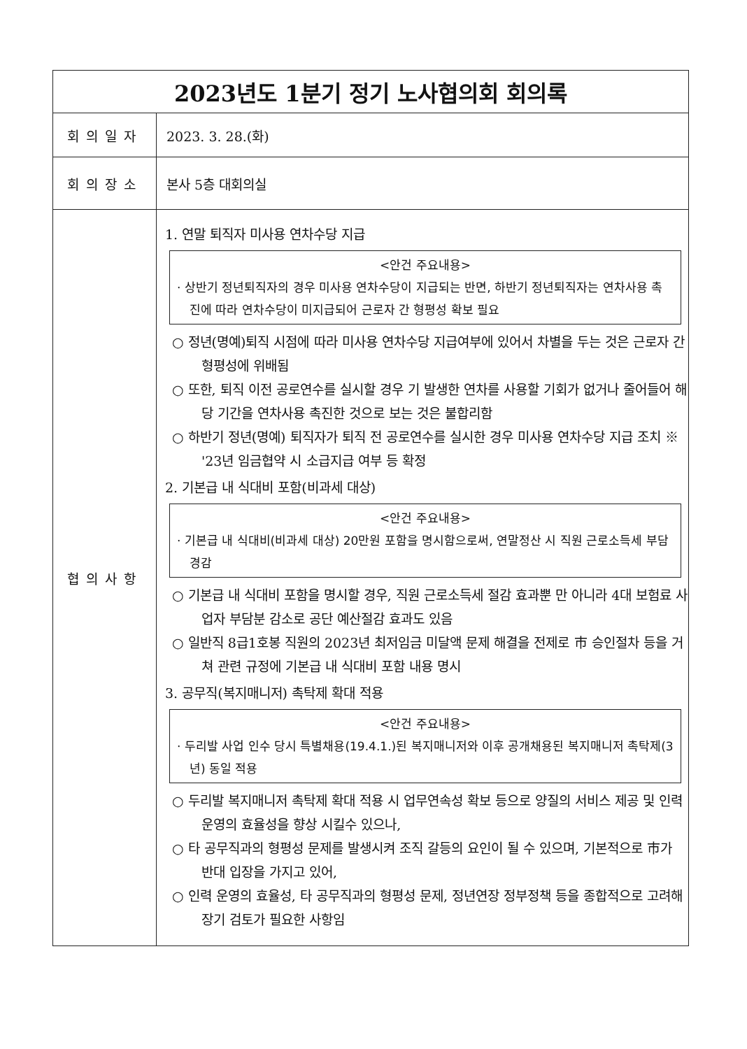| 2023년도 1분기 정기 노사협의회 회의록 | |
| 회의일자 | 2023. 3. 28.(화) |
| 회의장소 | 본사 5층 대회의실 |
| 협의사항 | 1. 연말 퇴직자 미사용 연차수당 지급 <안건 주요내용> · 상반기 정년퇴직자의 경우 미사용 연차수당이 지급되는 반면, 하반기 정년퇴직자는 연차사용 촉진에 따라 연차수당이 미지급되어 근로자 간 형평성 확보 필요 ○ 정년(명예)퇴직 시점에 따라 미사용 연차수당 지급여부에 있어서 차별을 두는 것은 근로자 간 형평성에 위배됨 ○ 또한, 퇴직 이전 공로연수를 실시할 경우 기 발생한 연차를 사용할 기회가 없거나 줄어들어 해당 기간을 연차사용 촉진한 것으로 보는 것은 불합리함 ○ 하반기 정년(명예) 퇴직자가 퇴직 전 공로연수를 실시한 경우 미사용 연차수당 지급 조치 ※ '23년 임금협약 시 소급지급 여부 등 확정 2. 기본급 내 식대비 포함(비과세 대상) <안건 주요내용> · 기본급 내 식대비(비과세 대상) 20만원 포함을 명시함으로써, 연말정산 시 직원 근로소득세 부담 경감 ○ 기본급 내 식대비 포함을 명시할 경우, 직원 근로소득세 절감 효과뿐 만 아니라 4대 보험료 사업자 부담분 감소로 공단 예산절감 효과도 있음 ○ 일반직 8급1호봉 직원의 2023년 최저임금 미달액 문제 해결을 전제로 市 승인절차 등을 거쳐 관련 규정에 기본급 내 식대비 포함 내용 명시 3. 공무직(복지매니저) 촉탁제 확대 적용 <안건 주요내용> · 두리발 사업 인수 당시 특별채용(19.4.1.)된 복지매니저와 이후 공개채용된 복지매니저 촉탁제(3년) 동일 적용 ○ 두리발 복지매니저 촉탁제 확대 적용 시 업무연속성 확보 등으로 양질의 서비스 제공 및 인력 운영의 효율성을 향상 시킬수 있으나, ○ 타 공무직과의 형평성 문제를 발생시켜 조직 갈등의 요인이 될 수 있으며, 기본적으로 市가 반대 입장을 가지고 있어, ○ 인력 운영의 효율성, 타 공무직과의 형평성 문제, 정년연장 정부정책 등을 종합적으로 고려해 장기 검토가 필요한 사항임 |